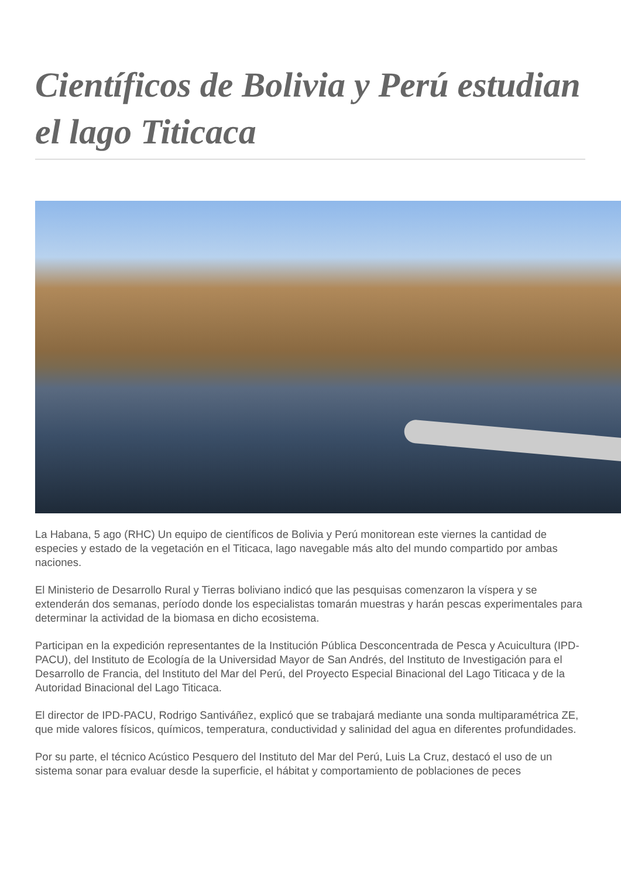Científicos de Bolivia y Perú estudian el lago Titicaca
La Habana, 5 ago (RHC) Un equipo de científicos de Bolivia y Perú monitorean este viernes la cantidad de especies y estado de la vegetación en el Titicaca, lago navegable más alto del mundo compartido por ambas naciones.
El Ministerio de Desarrollo Rural y Tierras boliviano indicó que las pesquisas comenzaron la víspera y se extenderán dos semanas, período donde los especialistas tomarán muestras y harán pescas experimentales para determinar la actividad de la biomasa en dicho ecosistema.
Participan en la expedición representantes de la Institución Pública Desconcentrada de Pesca y Acuicultura (IPD-PACU), del Instituto de Ecología de la Universidad Mayor de San Andrés, del Instituto de Investigación para el Desarrollo de Francia, del Instituto del Mar del Perú, del Proyecto Especial Binacional del Lago Titicaca y de la Autoridad Binacional del Lago Titicaca.
El director de IPD-PACU, Rodrigo Santiváñez, explicó que se trabajará mediante una sonda multiparamétrica ZE, que mide valores físicos, químicos, temperatura, conductividad y salinidad del agua en diferentes profundidades.
Por su parte, el técnico Acústico Pesquero del Instituto del Mar del Perú, Luis La Cruz, destacó el uso de un sistema sonar para evaluar desde la superficie, el hábitat y comportamiento de poblaciones de peces